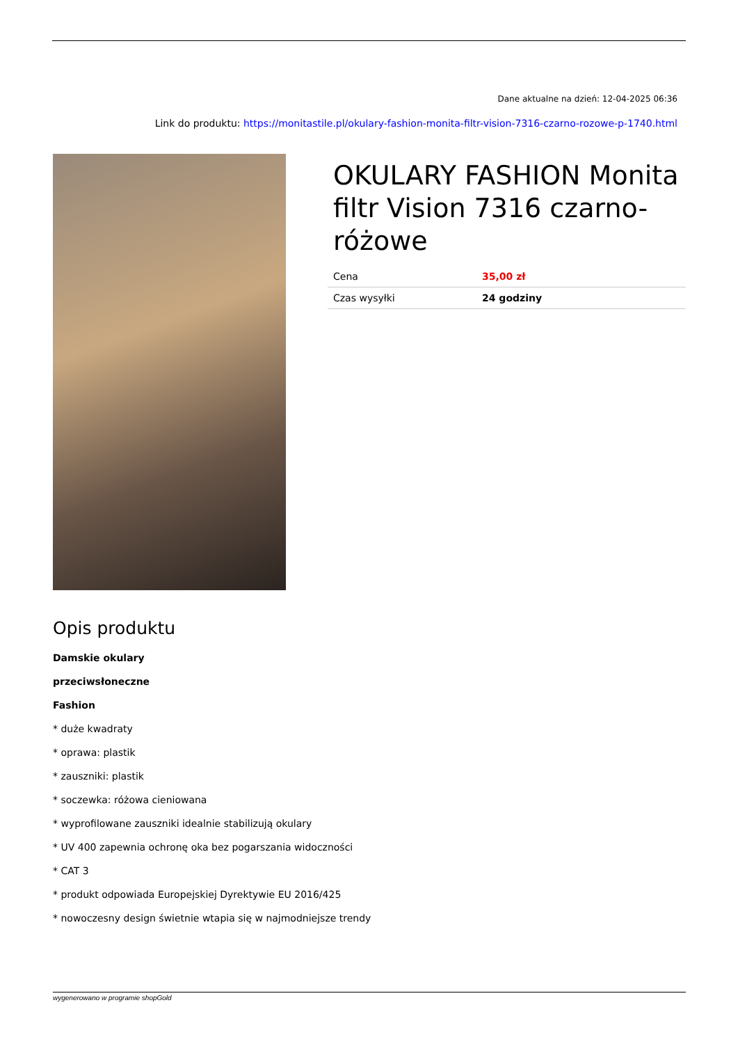Dane aktualne na dzień: 12-04-2025 06:36
Link do produktu: https://monitastile.pl/okulary-fashion-monita-filtr-vision-7316-czarno-rozowe-p-1740.html
OKULARY FASHION Monita filtr Vision 7316 czarno-różowe
| Cena | 35,00 zł |
| Czas wysyłki | 24 godziny |
Opis produktu
Damskie okulary
przeciwsłoneczne
Fashion
* duże kwadraty
* oprawa: plastik
* zauszniki: plastik
* soczewka: różowa cieniowana
* wyprofilowane zauszniki idealnie stabilizują okulary
* UV 400 zapewnia ochronę oka bez pogarszania widoczności
* CAT 3
* produkt odpowiada Europejskiej Dyrektywie EU 2016/425
* nowoczesny design świetnie wtapia się w najmodniejsze trendy
wygenerowano w programie shopGold